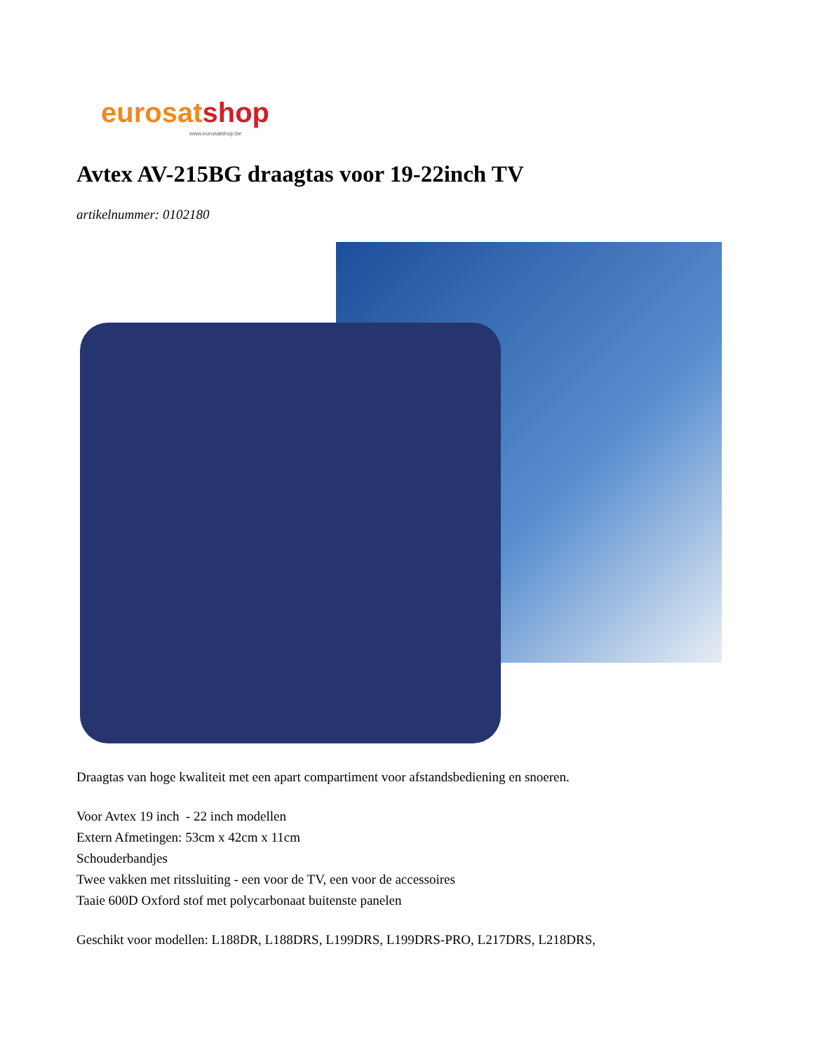eurosat shop
www.eurosatshop.be
Avtex AV-215BG draagtas voor 19-22inch TV
artikelnummer: 0102180
Draagtas van hoge kwaliteit met een apart compartiment voor afstandsbediening en snoeren.
Voor Avtex 19 inch - 22 inch modellen
Extern Afmetingen: 53cm x 42cm x 11cm
Schouderbandjes
Twee vakken met ritssluiting - een voor de TV, een voor de accessoires
Taaie 600D Oxford stof met polycarbonaat buitenste panelen
Geschikt voor modellen: L188DR, L188DRS, L199DRS, L199DRS-PRO, L217DRS, L218DRS,